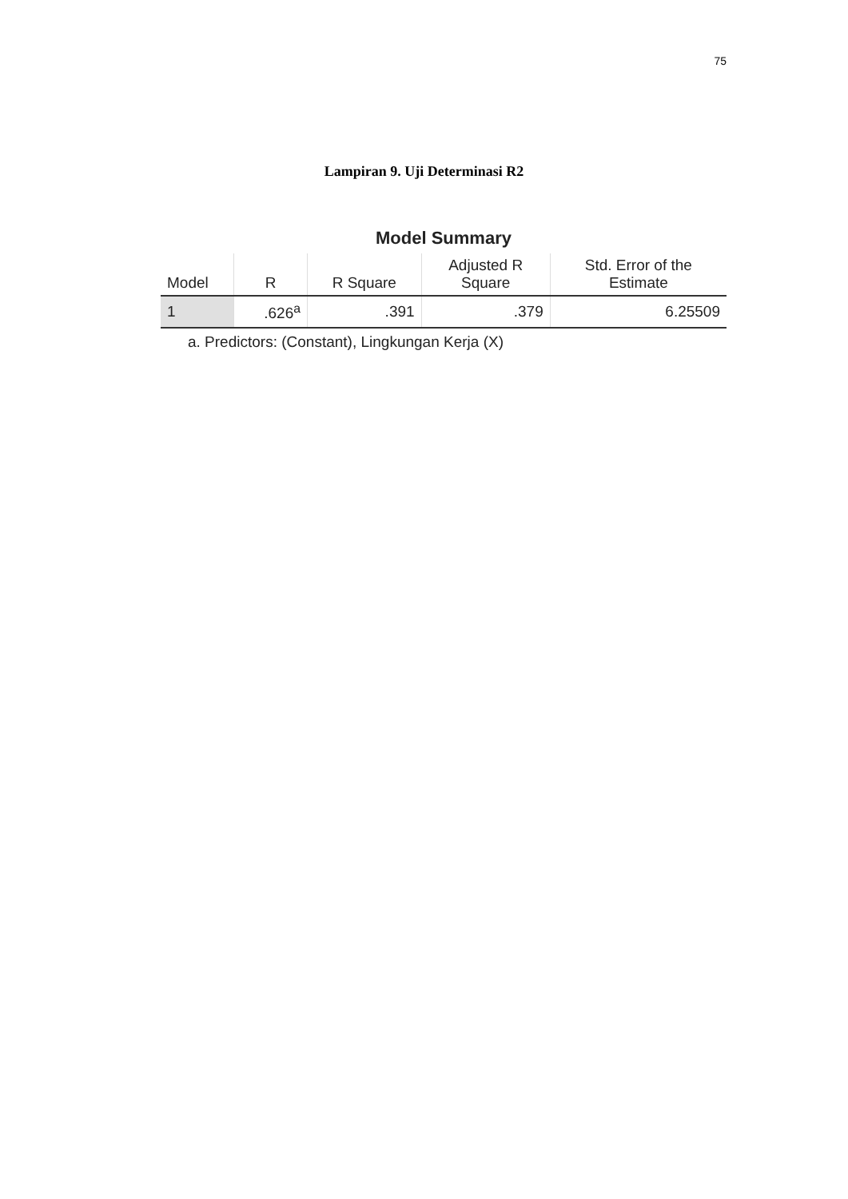75
Lampiran 9. Uji Determinasi R2
Model Summary
| Model | R | R Square | Adjusted R Square | Std. Error of the Estimate |
| --- | --- | --- | --- | --- |
| 1 | .626<sup>a</sup> | .391 | .379 | 6.25509 |
a. Predictors: (Constant), Lingkungan Kerja (X)